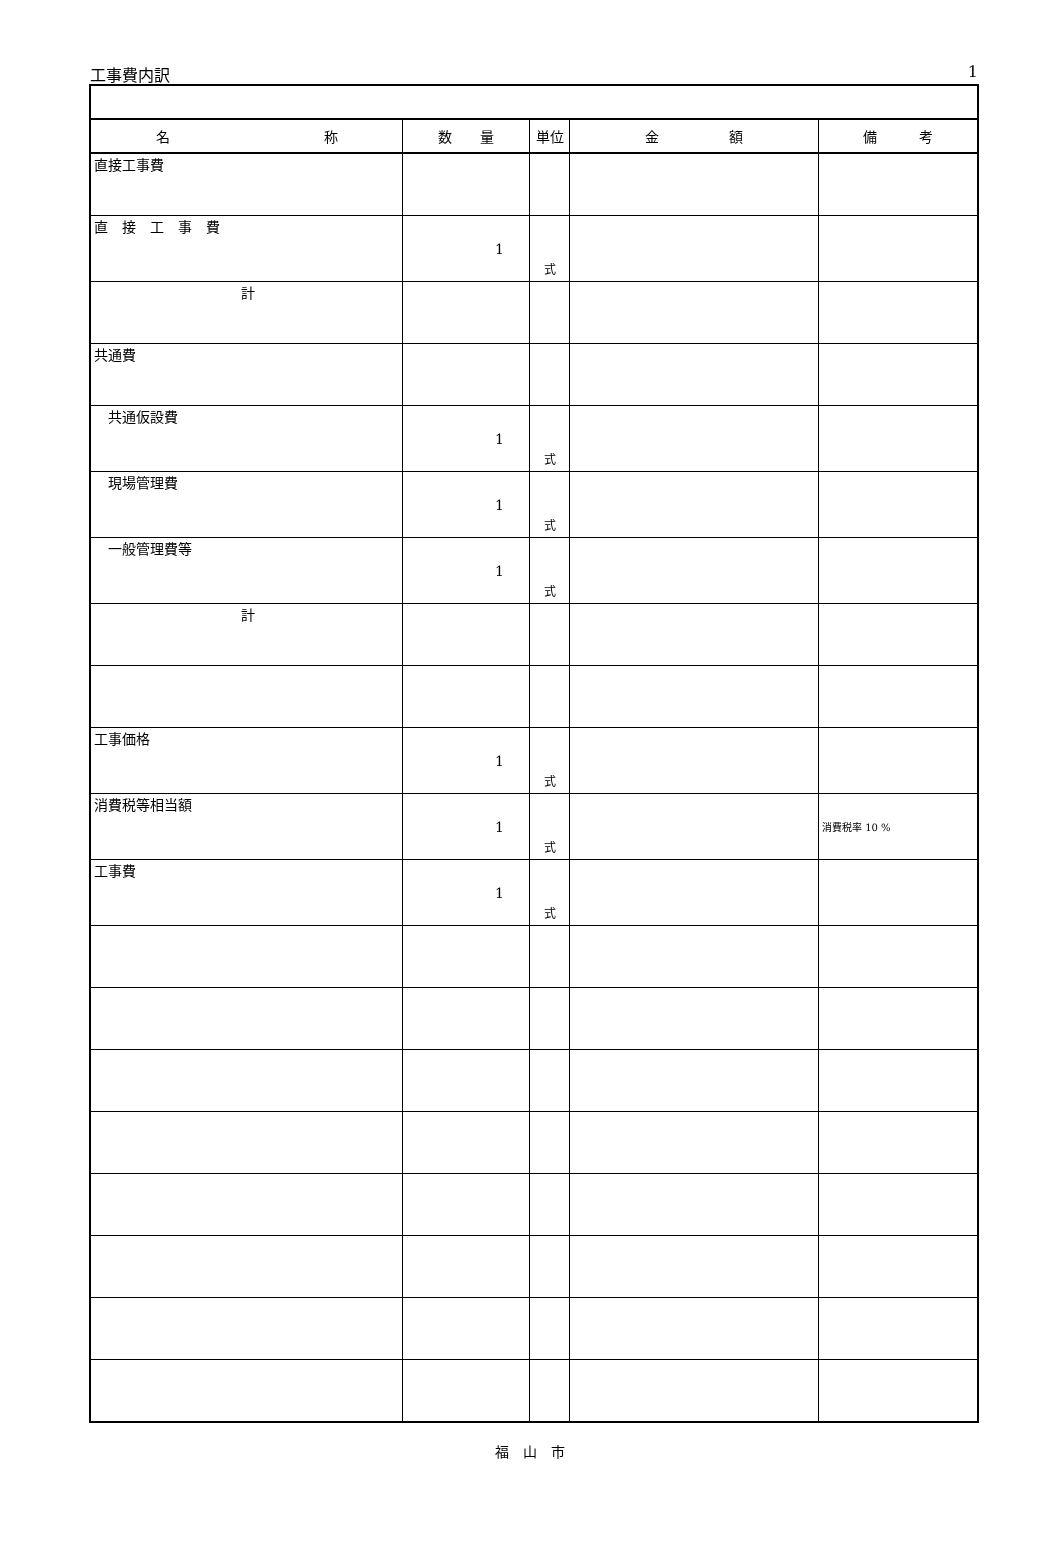工事費内訳 1
| 名 称 | 数 量 | 単位 | 金 額 | 備 考 |
| --- | --- | --- | --- | --- |
| 直接工事費 | | | | |
| 直 接 工 事 費 | 1 | 式 | | |
| 計 | | | | |
| 共通費 | | | | |
| 共通仮設費 | 1 | 式 | | |
| 現場管理費 | 1 | 式 | | |
| 一般管理費等 | 1 | 式 | | |
| 計 | | | | |
| 工事価格 | 1 | 式 | | |
| 消費税等相当額 | 1 | 式 | | 消費税率 10 % |
| 工事費 | 1 | 式 | | |
福　山　市